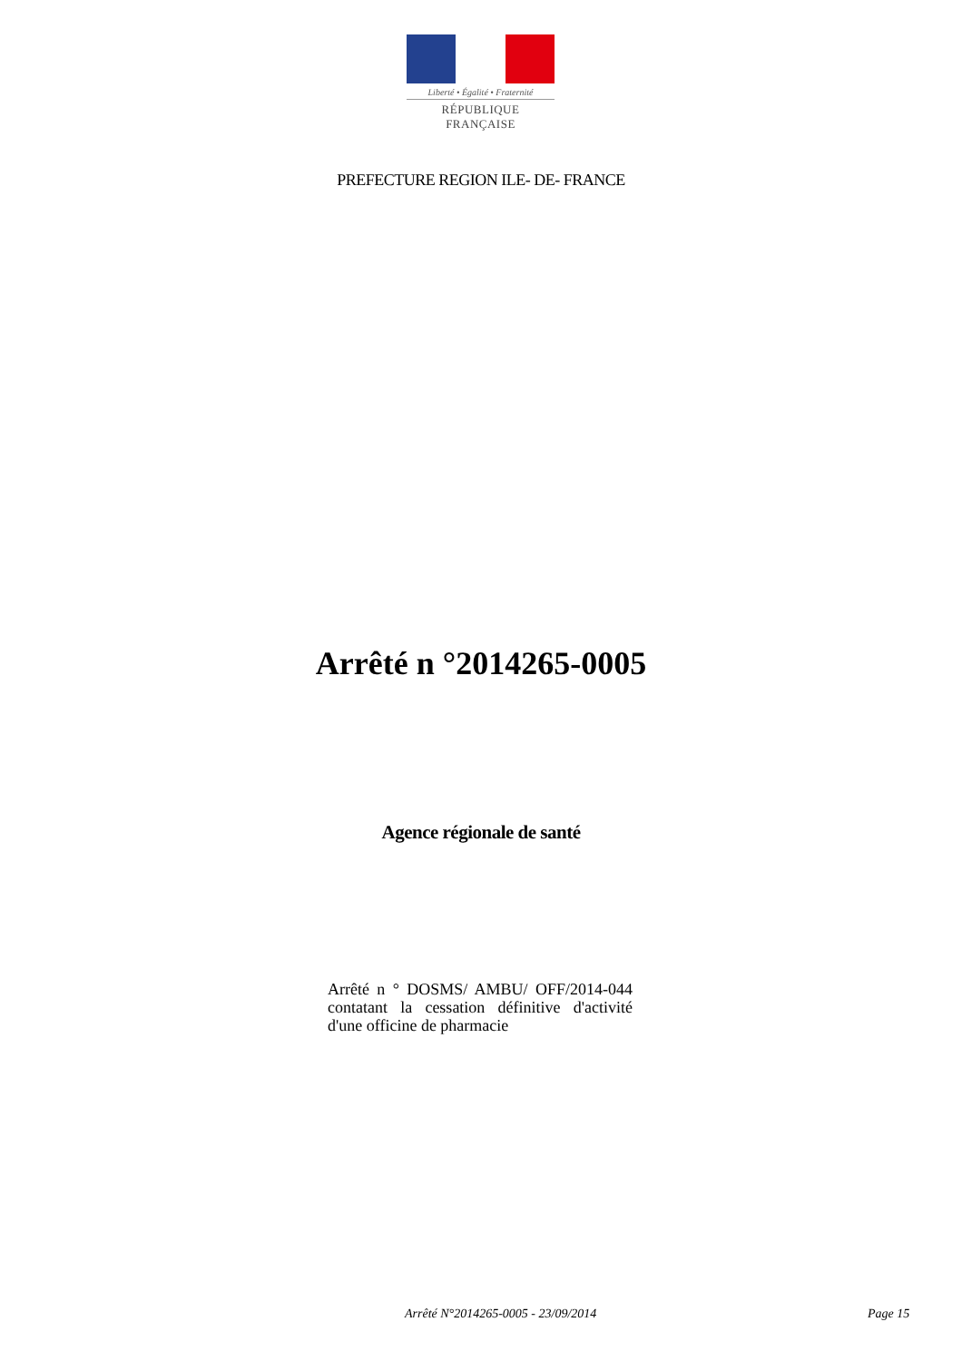Liberté • Égalité • Fraternité
RÉPUBLIQUE FRANÇAISE
PREFECTURE REGION ILE- DE- FRANCE
Arrêté n °2014265-0005
Agence régionale de santé
Arrêté n ° DOSMS/ AMBU/ OFF/2014-044 contatant la cessation définitive d'activité d'une officine de pharmacie
Arrêté N°2014265-0005 - 23/09/2014
Page 15